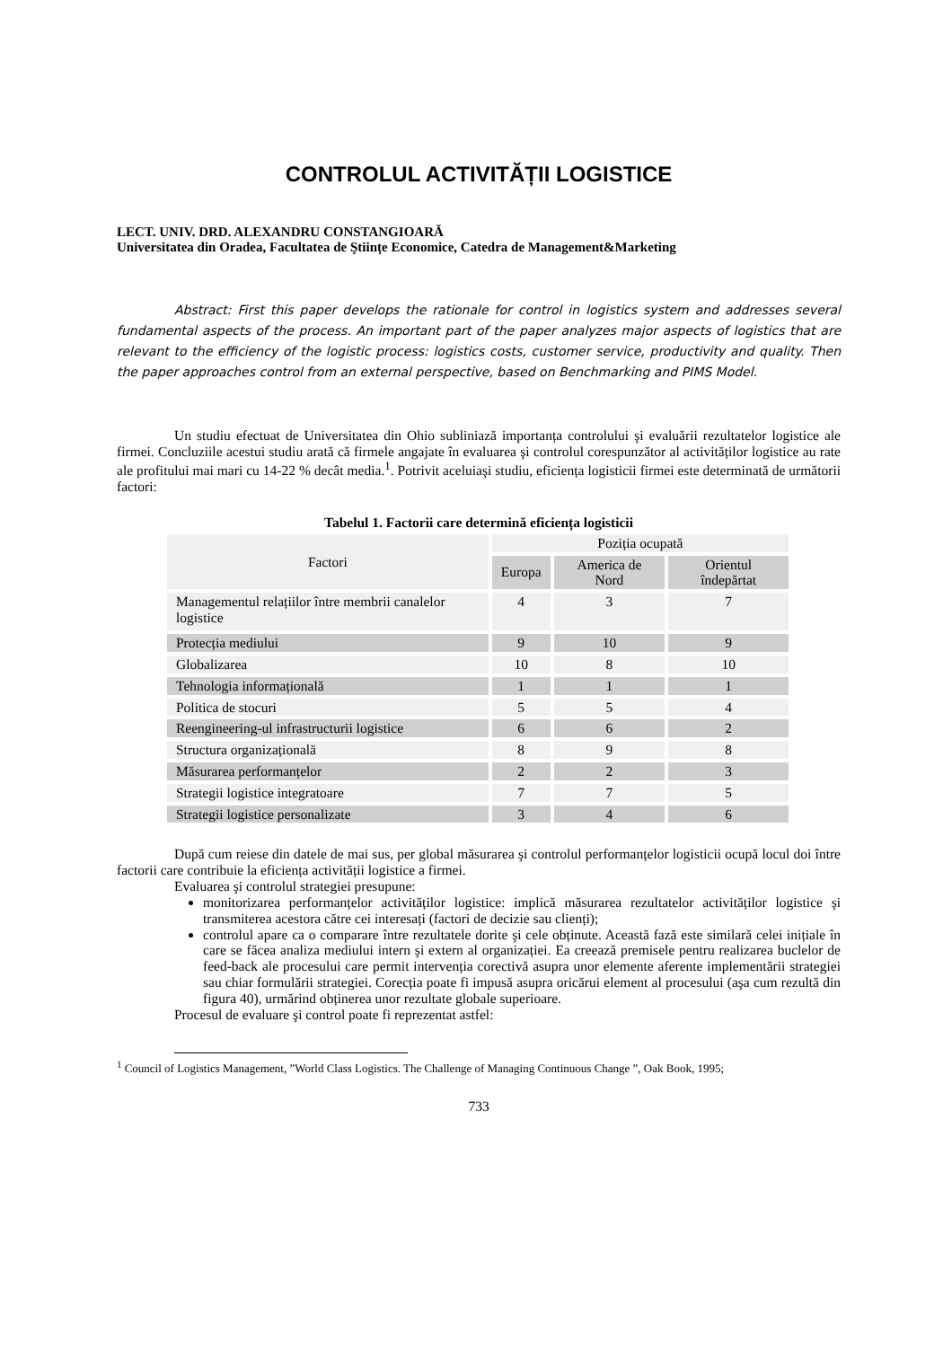CONTROLUL ACTIVITĂȚII LOGISTICE
LECT. UNIV. DRD. ALEXANDRU CONSTANGIOARĂ
Universitatea din Oradea, Facultatea de Ştiințe Economice, Catedra de Management&Marketing
Abstract: First this paper develops the rationale for control in logistics system and addresses several fundamental aspects of the process. An important part of the paper analyzes major aspects of logistics that are relevant to the efficiency of the logistic process: logistics costs, customer service, productivity and quality. Then the paper approaches control from an external perspective, based on Benchmarking and PIMS Model.
Un studiu efectuat de Universitatea din Ohio subliniază importanța controlului şi evaluării rezultatelor logistice ale firmei. Concluziile acestui studiu arată că firmele angajate în evaluarea şi controlul corespunzător al activităților logistice au rate ale profitului mai mari cu 14-22 % decât media.<sup>1</sup>. Potrivit aceluiaşi studiu, eficiența logisticii firmei este determinată de următorii factori:
Tabelul 1. Factorii care determină eficiența logisticii
| Factori | Poziția ocupată | | |
| --- | --- | --- | --- |
| | Europa | America de Nord | Orientul îndepărtat |
| Managementul relațiilor între membrii canalelor logistice | 4 | 3 | 7 |
| Protecția mediului | 9 | 10 | 9 |
| Globalizarea | 10 | 8 | 10 |
| Tehnologia informațională | 1 | 1 | 1 |
| Politica de stocuri | 5 | 5 | 4 |
| Reengineering-ul infrastructurii logistice | 6 | 6 | 2 |
| Structura organizațională | 8 | 9 | 8 |
| Măsurarea performanțelor | 2 | 2 | 3 |
| Strategii logistice integratoare | 7 | 7 | 5 |
| Strategii logistice personalizate | 3 | 4 | 6 |
După cum reiese din datele de mai sus, per global măsurarea şi controlul performanțelor logisticii ocupă locul doi între factorii care contribuie la eficiența activității logistice a firmei.
Evaluarea şi controlul strategiei presupune:
monitorizarea performanțelor activităților logistice: implică măsurarea rezultatelor activităților logistice şi transmiterea acestora către cei interesați (factori de decizie sau clienți);
controlul apare ca o comparare între rezultatele dorite şi cele obținute. Această fază este similară celei inițiale în care se făcea analiza mediului intern şi extern al organizației. Ea creează premisele pentru realizarea buclelor de feed-back ale procesului care permit intervenția corectivă asupra unor elemente aferente implementării strategiei sau chiar formulării strategiei. Corecția poate fi impusă asupra oricărui element al procesului (aşa cum rezultă din figura 40), urmărind obținerea unor rezultate globale superioare.
Procesul de evaluare şi control poate fi reprezentat astfel:
<sup>1</sup> Council of Logistics Management, ”World Class Logistics. The Challenge of Managing Continuous Change ”, Oak Book, 1995;
733